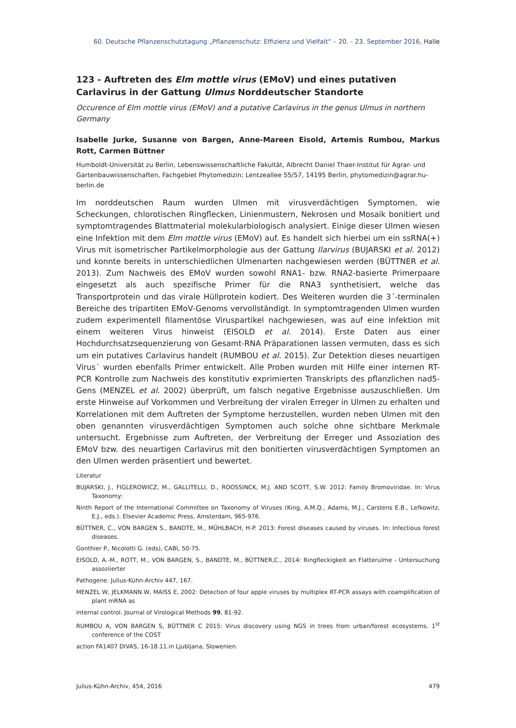60. Deutsche Pflanzenschutztagung „Pflanzenschutz: Effizienz und Vielfalt“ – 20. - 23. September 2016, Halle
123 - Auftreten des Elm mottle virus (EMoV) und eines putativen Carlavirus in der Gattung Ulmus Norddeutscher Standorte
Occurence of Elm mottle virus (EMoV) and a putative Carlavirus in the genus Ulmus in northern Germany
Isabelle Jurke, Susanne von Bargen, Anne-Mareen Eisold, Artemis Rumbou, Markus Rott, Carmen Büttner
Humboldt-Universität zu Berlin, Lebenswissenschaftliche Fakultät, Albrecht Daniel Thaer-Institut für Agrar- und Gartenbauwissenschaften, Fachgebiet Phytomedizin; Lentzeallee 55/57, 14195 Berlin, phytomedizin@agrar.hu-berlin.de
Im norddeutschen Raum wurden Ulmen mit virusverdächtigen Symptomen, wie Scheckungen, chlorotischen Ringflecken, Linienmustern, Nekrosen und Mosaik bonitiert und symptomtragendes Blattmaterial molekularbiologisch analysiert. Einige dieser Ulmen wiesen eine Infektion mit dem Elm mottle virus (EMoV) auf. Es handelt sich hierbei um ein ssRNA(+) Virus mit isometrischer Partikelmorphologie aus der Gattung Ilarvirus (BUJARSKI et al. 2012) und konnte bereits in unterschiedlichen Ulmenarten nachgewiesen werden (BÜTTNER et al. 2013). Zum Nachweis des EMoV wurden sowohl RNA1- bzw. RNA2-basierte Primerpaare eingesetzt als auch spezifische Primer für die RNA3 synthetisiert, welche das Transportprotein und das virale Hüllprotein kodiert. Des Weiteren wurden die 3´-terminalen Bereiche des tripartiten EMoV-Genoms vervollständigt. In symptomtragenden Ulmen wurden zudem experimentell filamentöse Viruspartikel nachgewiesen, was auf eine Infektion mit einem weiteren Virus hinweist (EISOLD et al. 2014). Erste Daten aus einer Hochdurchsatzsequenzierung von Gesamt-RNA Präparationen lassen vermuten, dass es sich um ein putatives Carlavirus handelt (RUMBOU et al. 2015). Zur Detektion dieses neuartigen Virus´ wurden ebenfalls Primer entwickelt. Alle Proben wurden mit Hilfe einer internen RT-PCR Kontrolle zum Nachweis des konstitutiv exprimierten Transkripts des pflanzlichen nad5-Gens (MENZEL et al. 2002) überprüft, um falsch negative Ergebnisse auszuschließen. Um erste Hinweise auf Vorkommen und Verbreitung der viralen Erreger in Ulmen zu erhalten und Korrelationen mit dem Auftreten der Symptome herzustellen, wurden neben Ulmen mit den oben genannten virusverdächtigen Symptomen auch solche ohne sichtbare Merkmale untersucht. Ergebnisse zum Auftreten, der Verbreitung der Erreger und Assoziation des EMoV bzw. des neuartigen Carlavirus mit den bonitierten virusverdächtigen Symptomen an den Ulmen werden präsentiert und bewertet.
Literatur
BUJARSKI, J., FIGLEROWICZ, M., GALLITELLI, D., ROOSSINCK, M.J. AND SCOTT, S.W. 2012: Family Bromoviridae. In: Virus Taxonomy:
Ninth Report of the International Committee on Taxonomy of Viruses (King, A.M.Q., Adams, M.J., Carstens E.B., Lefkowitz, E.J., eds.). Elsevier Academic Press, Amsterdam, 965-976.
BÜTTNER, C., VON BARGEN S., BANDTE, M., MÜHLBACH, H-P. 2013: Forest diseases caused by viruses. In: Infectious forest diseases.
Gonthier P., Nicolotti G. (eds), CABI, 50-75.
EISOLD, A.-M., ROTT, M., VON BARGEN, S., BANDTE, M., BÜTTNER,C., 2014: Ringfleckigkeit an Flatterulme - Untersuchung assoziierter
Pathogene. Julius-Kühn-Archiv 447, 167.
MENZEL W, JELKMANN W, MAISS E, 2002: Detection of four apple viruses by multiplex RT-PCR assays with coamplification of plant mRNA as
internal control. Journal of Virological Methods 99, 81-92.
RUMBOU A, VON BARGEN S, BÜTTNER C 2015: Virus discovery using NGS in trees from urban/forest ecosystems. 1<sup>st</sup> conference of the COST
action FA1407 DIVAS, 16-18.11.in Ljubljana, Slowenien.
Julius-Kühn-Archiv, 454, 2016 479